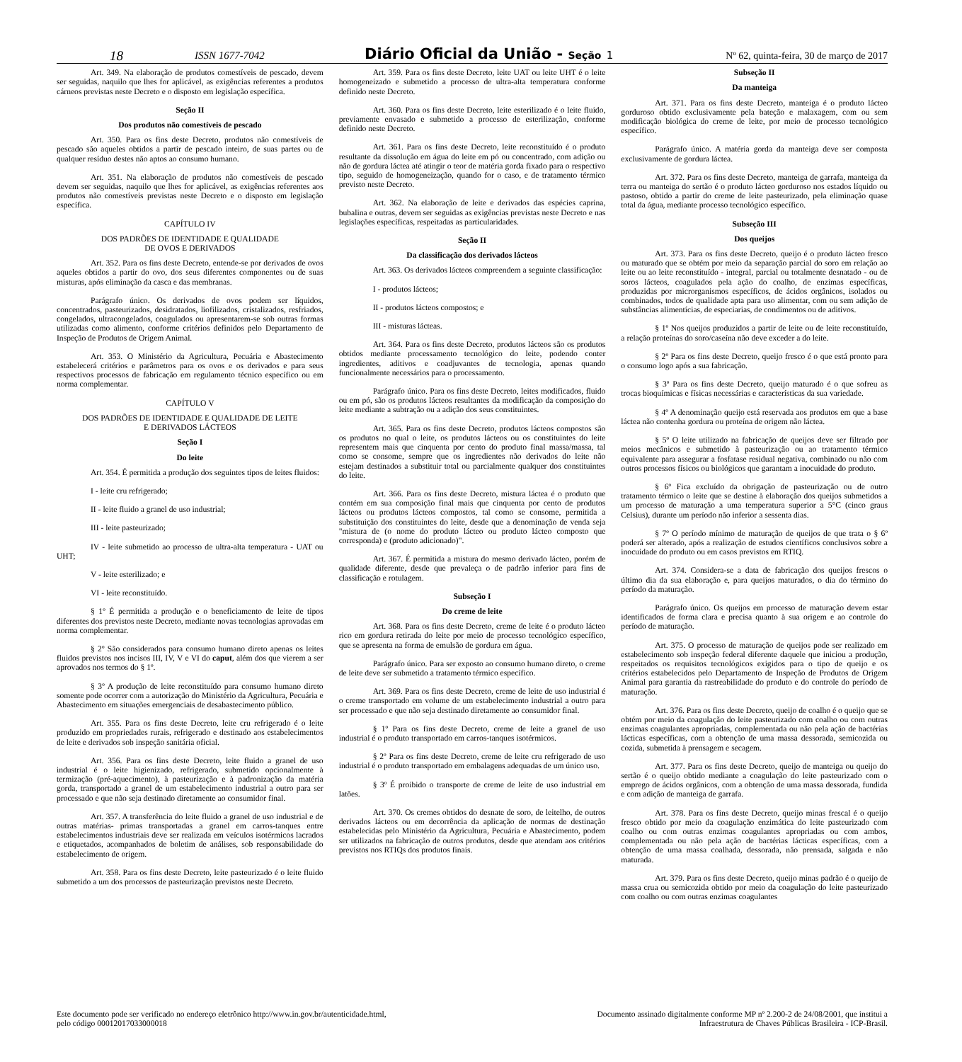18 ISSN 1677-7042 Diário Oficial da União - Seção 1 Nº 62, quinta-feira, 30 de março de 2017
Art. 349. Na elaboração de produtos comestíveis de pescado, devem ser seguidas, naquilo que lhes for aplicável, as exigências referentes a produtos cárneos previstas neste Decreto e o disposto em legislação específica.
Seção II
Dos produtos não comestíveis de pescado
Art. 350. Para os fins deste Decreto, produtos não comestíveis de pescado são aqueles obtidos a partir de pescado inteiro, de suas partes ou de qualquer resíduo destes não aptos ao consumo humano.
Art. 351. Na elaboração de produtos não comestíveis de pescado devem ser seguidas, naquilo que lhes for aplicável, as exigências referentes aos produtos não comestíveis previstas neste Decreto e o disposto em legislação específica.
CAPÍTULO IV
DOS PADRÕES DE IDENTIDADE E QUALIDADE
DE OVOS E DERIVADOS
Art. 352. Para os fins deste Decreto, entende-se por derivados de ovos aqueles obtidos a partir do ovo, dos seus diferentes componentes ou de suas misturas, após eliminação da casca e das membranas.
Parágrafo único. Os derivados de ovos podem ser líquidos, concentrados, pasteurizados, desidratados, liofilizados, cristalizados, resfriados, congelados, ultracongelados, coagulados ou apresentarem-se sob outras formas utilizadas como alimento, conforme critérios definidos pelo Departamento de Inspeção de Produtos de Origem Animal.
Art. 353. O Ministério da Agricultura, Pecuária e Abastecimento estabelecerá critérios e parâmetros para os ovos e os derivados e para seus respectivos processos de fabricação em regulamento técnico específico ou em norma complementar.
CAPÍTULO V
DOS PADRÕES DE IDENTIDADE E QUALIDADE DE LEITE
E DERIVADOS LÁCTEOS
Seção I
Do leite
Art. 354. É permitida a produção dos seguintes tipos de leites fluidos:
I - leite cru refrigerado;
II - leite fluido a granel de uso industrial;
III - leite pasteurizado;
IV - leite submetido ao processo de ultra-alta temperatura - UAT ou UHT;
V - leite esterilizado; e
VI - leite reconstituído.
§ 1º É permitida a produção e o beneficiamento de leite de tipos diferentes dos previstos neste Decreto, mediante novas tecnologias aprovadas em norma complementar.
§ 2º São considerados para consumo humano direto apenas os leites fluidos previstos nos incisos III, IV, V e VI do caput, além dos que vierem a ser aprovados nos termos do § 1º.
§ 3º A produção de leite reconstituído para consumo humano direto somente pode ocorrer com a autorização do Ministério da Agricultura, Pecuária e Abastecimento em situações emergenciais de desabastecimento público.
Art. 355. Para os fins deste Decreto, leite cru refrigerado é o leite produzido em propriedades rurais, refrigerado e destinado aos estabelecimentos de leite e derivados sob inspeção sanitária oficial.
Art. 356. Para os fins deste Decreto, leite fluido a granel de uso industrial é o leite higienizado, refrigerado, submetido opcionalmente à termização (pré-aquecimento), à pasteurização e à padronização da matéria gorda, transportado a granel de um estabelecimento industrial a outro para ser processado e que não seja destinado diretamente ao consumidor final.
Art. 357. A transferência do leite fluido a granel de uso industrial e de outras matérias- primas transportadas a granel em carros-tanques entre estabelecimentos industriais deve ser realizada em veículos isotérmicos lacrados e etiquetados, acompanhados de boletim de análises, sob responsabilidade do estabelecimento de origem.
Art. 358. Para os fins deste Decreto, leite pasteurizado é o leite fluido submetido a um dos processos de pasteurização previstos neste Decreto.
Art. 359. Para os fins deste Decreto, leite UAT ou leite UHT é o leite homogeneizado e submetido a processo de ultra-alta temperatura conforme definido neste Decreto.
Art. 360. Para os fins deste Decreto, leite esterilizado é o leite fluido, previamente envasado e submetido a processo de esterilização, conforme definido neste Decreto.
Art. 361. Para os fins deste Decreto, leite reconstituído é o produto resultante da dissolução em água do leite em pó ou concentrado, com adição ou não de gordura láctea até atingir o teor de matéria gorda fixado para o respectivo tipo, seguido de homogeneização, quando for o caso, e de tratamento térmico previsto neste Decreto.
Art. 362. Na elaboração de leite e derivados das espécies caprina, bubalina e outras, devem ser seguidas as exigências previstas neste Decreto e nas legislações específicas, respeitadas as particularidades.
Seção II
Da classificação dos derivados lácteos
Art. 363. Os derivados lácteos compreendem a seguinte classificação:
I - produtos lácteos;
II - produtos lácteos compostos; e
III - misturas lácteas.
Art. 364. Para os fins deste Decreto, produtos lácteos são os produtos obtidos mediante processamento tecnológico do leite, podendo conter ingredientes, aditivos e coadjuvantes de tecnologia, apenas quando funcionalmente necessários para o processamento.
Parágrafo único. Para os fins deste Decreto, leites modificados, fluido ou em pó, são os produtos lácteos resultantes da modificação da composição do leite mediante a subtração ou a adição dos seus constituintes.
Art. 365. Para os fins deste Decreto, produtos lácteos compostos são os produtos no qual o leite, os produtos lácteos ou os constituintes do leite representem mais que cinquenta por cento do produto final massa/massa, tal como se consome, sempre que os ingredientes não derivados do leite não estejam destinados a substituir total ou parcialmente qualquer dos constituintes do leite.
Art. 366. Para os fins deste Decreto, mistura láctea é o produto que contém em sua composição final mais que cinquenta por cento de produtos lácteos ou produtos lácteos compostos, tal como se consome, permitida a substituição dos constituintes do leite, desde que a denominação de venda seja "mistura de (o nome do produto lácteo ou produto lácteo composto que corresponda) e (produto adicionado)".
Art. 367. É permitida a mistura do mesmo derivado lácteo, porém de qualidade diferente, desde que prevaleça o de padrão inferior para fins de classificação e rotulagem.
Subseção I
Do creme de leite
Art. 368. Para os fins deste Decreto, creme de leite é o produto lácteo rico em gordura retirada do leite por meio de processo tecnológico específico, que se apresenta na forma de emulsão de gordura em água.
Parágrafo único. Para ser exposto ao consumo humano direto, o creme de leite deve ser submetido a tratamento térmico específico.
Art. 369. Para os fins deste Decreto, creme de leite de uso industrial é o creme transportado em volume de um estabelecimento industrial a outro para ser processado e que não seja destinado diretamente ao consumidor final.
§ 1º Para os fins deste Decreto, creme de leite a granel de uso industrial é o produto transportado em carros-tanques isotérmicos.
§ 2º Para os fins deste Decreto, creme de leite cru refrigerado de uso industrial é o produto transportado em embalagens adequadas de um único uso.
§ 3º É proibido o transporte de creme de leite de uso industrial em latões.
Art. 370. Os cremes obtidos do desnate de soro, de leitelho, de outros derivados lácteos ou em decorrência da aplicação de normas de destinação estabelecidas pelo Ministério da Agricultura, Pecuária e Abastecimento, podem ser utilizados na fabricação de outros produtos, desde que atendam aos critérios previstos nos RTIQs dos produtos finais.
Subseção II
Da manteiga
Art. 371. Para os fins deste Decreto, manteiga é o produto lácteo gorduroso obtido exclusivamente pela bateção e malaxagem, com ou sem modificação biológica do creme de leite, por meio de processo tecnológico específico.
Parágrafo único. A matéria gorda da manteiga deve ser composta exclusivamente de gordura láctea.
Art. 372. Para os fins deste Decreto, manteiga de garrafa, manteiga da terra ou manteiga do sertão é o produto lácteo gorduroso nos estados líquido ou pastoso, obtido a partir do creme de leite pasteurizado, pela eliminação quase total da água, mediante processo tecnológico específico.
Subseção III
Dos queijos
Art. 373. Para os fins deste Decreto, queijo é o produto lácteo fresco ou maturado que se obtém por meio da separação parcial do soro em relação ao leite ou ao leite reconstituído - integral, parcial ou totalmente desnatado - ou de soros lácteos, coagulados pela ação do coalho, de enzimas específicas, produzidas por microrganismos específicos, de ácidos orgânicos, isolados ou combinados, todos de qualidade apta para uso alimentar, com ou sem adição de substâncias alimentícias, de especiarias, de condimentos ou de aditivos.
§ 1º Nos queijos produzidos a partir de leite ou de leite reconstituído, a relação proteínas do soro/caseína não deve exceder a do leite.
§ 2º Para os fins deste Decreto, queijo fresco é o que está pronto para o consumo logo após a sua fabricação.
§ 3º Para os fins deste Decreto, queijo maturado é o que sofreu as trocas bioquímicas e físicas necessárias e características da sua variedade.
§ 4º A denominação queijo está reservada aos produtos em que a base láctea não contenha gordura ou proteína de origem não láctea.
§ 5º O leite utilizado na fabricação de queijos deve ser filtrado por meios mecânicos e submetido à pasteurização ou ao tratamento térmico equivalente para assegurar a fosfatase residual negativa, combinado ou não com outros processos físicos ou biológicos que garantam a inocuidade do produto.
§ 6º Fica excluído da obrigação de pasteurização ou de outro tratamento térmico o leite que se destine à elaboração dos queijos submetidos a um processo de maturação a uma temperatura superior a 5°C (cinco graus Celsius), durante um período não inferior a sessenta dias.
§ 7º O período mínimo de maturação de queijos de que trata o § 6º poderá ser alterado, após a realização de estudos científicos conclusivos sobre a inocuidade do produto ou em casos previstos em RTIQ.
Art. 374. Considera-se a data de fabricação dos queijos frescos o último dia da sua elaboração e, para queijos maturados, o dia do término do período da maturação.
Parágrafo único. Os queijos em processo de maturação devem estar identificados de forma clara e precisa quanto à sua origem e ao controle do período de maturação.
Art. 375. O processo de maturação de queijos pode ser realizado em estabelecimento sob inspeção federal diferente daquele que iniciou a produção, respeitados os requisitos tecnológicos exigidos para o tipo de queijo e os critérios estabelecidos pelo Departamento de Inspeção de Produtos de Origem Animal para garantia da rastreabilidade do produto e do controle do período de maturação.
Art. 376. Para os fins deste Decreto, queijo de coalho é o queijo que se obtém por meio da coagulação do leite pasteurizado com coalho ou com outras enzimas coagulantes apropriadas, complementada ou não pela ação de bactérias lácticas específicas, com a obtenção de uma massa dessorada, semicozida ou cozida, submetida à prensagem e secagem.
Art. 377. Para os fins deste Decreto, queijo de manteiga ou queijo do sertão é o queijo obtido mediante a coagulação do leite pasteurizado com o emprego de ácidos orgânicos, com a obtenção de uma massa dessorada, fundida e com adição de manteiga de garrafa.
Art. 378. Para os fins deste Decreto, queijo minas frescal é o queijo fresco obtido por meio da coagulação enzimática do leite pasteurizado com coalho ou com outras enzimas coagulantes apropriadas ou com ambos, complementada ou não pela ação de bactérias lácticas específicas, com a obtenção de uma massa coalhada, dessorada, não prensada, salgada e não maturada.
Art. 379. Para os fins deste Decreto, queijo minas padrão é o queijo de massa crua ou semicozida obtido por meio da coagulação do leite pasteurizado com coalho ou com outras enzimas coagulantes
Este documento pode ser verificado no endereço eletrônico http://www.in.gov.br/autenticidade.html,
pelo código 00012017033000018
Documento assinado digitalmente conforme MP nº 2.200-2 de 24/08/2001, que institui a
Infraestrutura de Chaves Públicas Brasileira - ICP-Brasil.